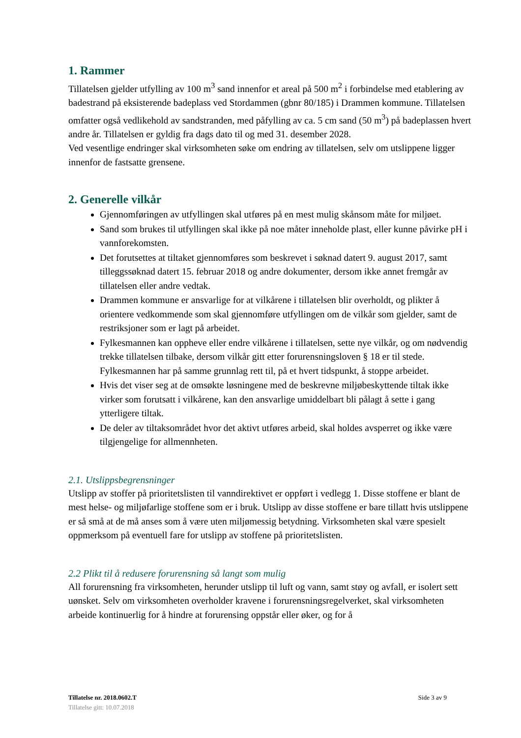1. Rammer
Tillatelsen gjelder utfylling av 100 m<sup>3</sup> sand innenfor et areal på 500 m<sup>2</sup> i forbindelse med etablering av badestrand på eksisterende badeplass ved Stordammen (gbnr 80/185) i Drammen kommune. Tillatelsen omfatter også vedlikehold av sandstranden, med påfylling av ca. 5 cm sand (50 m<sup>3</sup>) på badeplassen hvert andre år. Tillatelsen er gyldig fra dags dato til og med 31. desember 2028.
Ved vesentlige endringer skal virksomheten søke om endring av tillatelsen, selv om utslippene ligger innenfor de fastsatte grensene.
2. Generelle vilkår
Gjennomføringen av utfyllingen skal utføres på en mest mulig skånsom måte for miljøet.
Sand som brukes til utfyllingen skal ikke på noe måter inneholde plast, eller kunne påvirke pH i vannforekomsten.
Det forutsettes at tiltaket gjennomføres som beskrevet i søknad datert 9. august 2017, samt tilleggssøknad datert 15. februar 2018 og andre dokumenter, dersom ikke annet fremgår av tillatelsen eller andre vedtak.
Drammen kommune er ansvarlige for at vilkårene i tillatelsen blir overholdt, og plikter å orientere vedkommende som skal gjennomføre utfyllingen om de vilkår som gjelder, samt de restriksjoner som er lagt på arbeidet.
Fylkesmannen kan oppheve eller endre vilkårene i tillatelsen, sette nye vilkår, og om nødvendig trekke tillatelsen tilbake, dersom vilkår gitt etter forurensningsloven § 18 er til stede. Fylkesmannen har på samme grunnlag rett til, på et hvert tidspunkt, å stoppe arbeidet.
Hvis det viser seg at de omsøkte løsningene med de beskrevne miljøbeskyttende tiltak ikke virker som forutsatt i vilkårene, kan den ansvarlige umiddelbart bli pålagt å sette i gang ytterligere tiltak.
De deler av tiltaksområdet hvor det aktivt utføres arbeid, skal holdes avsperret og ikke være tilgjengelige for allmennheten.
2.1. Utslippsbegrensninger
Utslipp av stoffer på prioritetslisten til vanndirektivet er oppført i vedlegg 1. Disse stoffene er blant de mest helse- og miljøfarlige stoffene som er i bruk. Utslipp av disse stoffene er bare tillatt hvis utslippene er så små at de må anses som å være uten miljømessig betydning. Virksomheten skal være spesielt oppmerksom på eventuell fare for utslipp av stoffene på prioritetslisten.
2.2 Plikt til å redusere forurensning så langt som mulig
All forurensning fra virksomheten, herunder utslipp til luft og vann, samt støy og avfall, er isolert sett uønsket. Selv om virksomheten overholder kravene i forurensningsregelverket, skal virksomheten arbeide kontinuerlig for å hindre at forurensing oppstår eller øker, og for å
Side 3 av 9 Tillatelse nr. 2018.0602.T
Tillatelse gitt: 10.07.2018